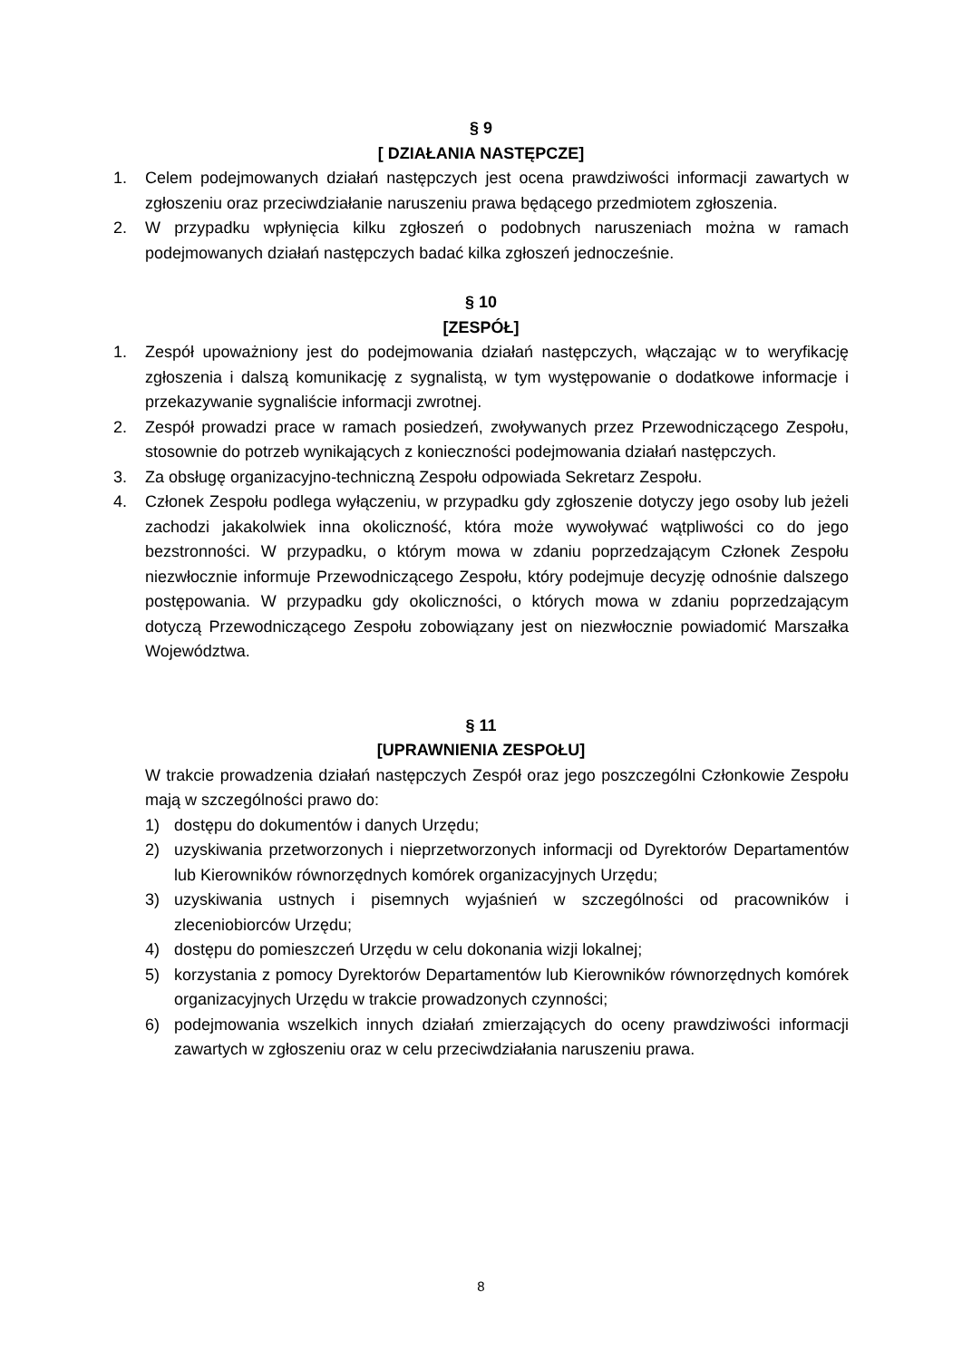§ 9
[ DZIAŁANIA NASTĘPCZE]
1. Celem podejmowanych działań następczych jest ocena prawdziwości informacji zawartych w zgłoszeniu oraz przeciwdziałanie naruszeniu prawa będącego przedmiotem zgłoszenia.
2. W przypadku wpłynięcia kilku zgłoszeń o podobnych naruszeniach można w ramach podejmowanych działań następczych badać kilka zgłoszeń jednocześnie.
§ 10
[ZESPÓŁ]
1. Zespół upoważniony jest do podejmowania działań następczych, włączając w to weryfikację zgłoszenia i dalszą komunikację z sygnalistą, w tym występowanie o dodatkowe informacje i przekazywanie sygnaliście informacji zwrotnej.
2. Zespół prowadzi prace w ramach posiedzeń, zwoływanych przez Przewodniczącego Zespołu, stosownie do potrzeb wynikających z konieczności podejmowania działań następczych.
3. Za obsługę organizacyjno-techniczną Zespołu odpowiada Sekretarz Zespołu.
4. Członek Zespołu podlega wyłączeniu, w przypadku gdy zgłoszenie dotyczy jego osoby lub jeżeli zachodzi jakakolwiek inna okoliczność, która może wywoływać wątpliwości co do jego bezstronności. W przypadku, o którym mowa w zdaniu poprzedzającym Członek Zespołu niezwłocznie informuje Przewodniczącego Zespołu, który podejmuje decyzję odnośnie dalszego postępowania. W przypadku gdy okoliczności, o których mowa w zdaniu poprzedzającym dotyczą Przewodniczącego Zespołu zobowiązany jest on niezwłocznie powiadomić Marszałka Województwa.
§ 11
[UPRAWNIENIA ZESPOŁU]
W trakcie prowadzenia działań następczych Zespół oraz jego poszczególni Członkowie Zespołu mają w szczególności prawo do:
1) dostępu do dokumentów i danych Urzędu;
2) uzyskiwania przetworzonych i nieprzetworzonych informacji od Dyrektorów Departamentów lub Kierowników równorzędnych komórek organizacyjnych Urzędu;
3) uzyskiwania ustnych i pisemnych wyjaśnień w szczególności od pracowników i zleceniobiorców Urzędu;
4) dostępu do pomieszczeń Urzędu w celu dokonania wizji lokalnej;
5) korzystania z pomocy Dyrektorów Departamentów lub Kierowników równorzędnych komórek organizacyjnych Urzędu w trakcie prowadzonych czynności;
6) podejmowania wszelkich innych działań zmierzających do oceny prawdziwości informacji zawartych w zgłoszeniu oraz w celu przeciwdziałania naruszeniu prawa.
8